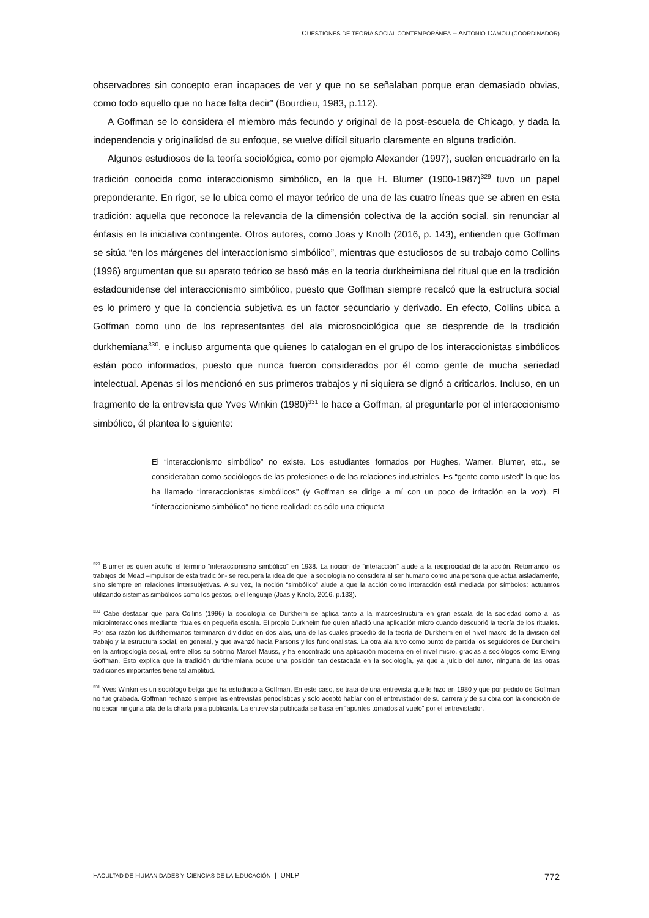CUESTIONES DE TEORÍA SOCIAL CONTEMPORÁNEA – ANTONIO CAMOU (COORDINADOR)
observadores sin concepto eran incapaces de ver y que no se señalaban porque eran demasiado obvias, como todo aquello que no hace falta decir” (Bourdieu, 1983, p.112).
A Goffman se lo considera el miembro más fecundo y original de la post-escuela de Chicago, y dada la independencia y originalidad de su enfoque, se vuelve difícil situarlo claramente en alguna tradición.
Algunos estudiosos de la teoría sociológica, como por ejemplo Alexander (1997), suelen encuadrarlo en la tradición conocida como interaccionismo simbólico, en la que H. Blumer (1900-1987)<sup>329</sup> tuvo un papel preponderante. En rigor, se lo ubica como el mayor teórico de una de las cuatro líneas que se abren en esta tradición: aquella que reconoce la relevancia de la dimensión colectiva de la acción social, sin renunciar al énfasis en la iniciativa contingente. Otros autores, como Joas y Knolb (2016, p. 143), entienden que Goffman se sitúa “en los márgenes del interaccionismo simbólico”, mientras que estudiosos de su trabajo como Collins (1996) argumentan que su aparato teórico se basó más en la teoría durkheimiana del ritual que en la tradición estadounidense del interaccionismo simbólico, puesto que Goffman siempre recalcó que la estructura social es lo primero y que la conciencia subjetiva es un factor secundario y derivado. En efecto, Collins ubica a Goffman como uno de los representantes del ala microsociológica que se desprende de la tradición durkhemiana<sup>330</sup>, e incluso argumenta que quienes lo catalogan en el grupo de los interaccionistas simbólicos están poco informados, puesto que nunca fueron considerados por él como gente de mucha seriedad intelectual. Apenas si los mencionó en sus primeros trabajos y ni siquiera se dignó a criticarlos. Incluso, en un fragmento de la entrevista que Yves Winkin (1980)<sup>331</sup> le hace a Goffman, al preguntarle por el interaccionismo simbólico, él plantea lo siguiente:
El “interaccionismo simbólico” no existe. Los estudiantes formados por Hughes, Warner, Blumer, etc., se consideraban como sociólogos de las profesiones o de las relaciones industriales. Es “gente como usted” la que los ha llamado “interaccionistas simbólicos” (y Goffman se dirige a mí con un poco de irritación en la voz). El “ínteraccionismo simbólico” no tiene realidad: es sólo una etiqueta
<sup>329</sup> Blumer es quien acuñó el término “interaccionismo simbólico” en 1938. La noción de “interacción” alude a la reciprocidad de la acción. Retomando los trabajos de Mead –impulsor de esta tradición- se recupera la idea de que la sociología no considera al ser humano como una persona que actúa aisladamente, sino siempre en relaciones intersubjetivas. A su vez, la noción “simbólico” alude a que la acción como interacción está mediada por símbolos: actuamos utilizando sistemas simbólicos como los gestos, o el lenguaje (Joas y Knolb, 2016, p.133).
<sup>330</sup> Cabe destacar que para Collins (1996) la sociología de Durkheim se aplica tanto a la macroestructura en gran escala de la sociedad como a las microinteracciones mediante rituales en pequeña escala. El propio Durkheim fue quien añadió una aplicación micro cuando descubrió la teoría de los rituales. Por esa razón los durkheimianos terminaron divididos en dos alas, una de las cuales procedió de la teoría de Durkheim en el nivel macro de la división del trabajo y la estructura social, en general, y que avanzó hacia Parsons y los funcionalistas. La otra ala tuvo como punto de partida los seguidores de Durkheim en la antropología social, entre ellos su sobrino Marcel Mauss, y ha encontrado una aplicación moderna en el nivel micro, gracias a sociólogos como Erving Goffman. Esto explica que la tradición durkheimiana ocupe una posición tan destacada en la sociología, ya que a juicio del autor, ninguna de las otras tradiciones importantes tiene tal amplitud.
<sup>331</sup> Yves Winkin es un sociólogo belga que ha estudiado a Goffman. En este caso, se trata de una entrevista que le hizo en 1980 y que por pedido de Goffman no fue grabada. Goffman rechazó siempre las entrevistas periodísticas y solo aceptó hablar con el entrevistador de su carrera y de su obra con la condición de no sacar ninguna cita de la charla para publicarla. La entrevista publicada se basa en “apuntes tomados al vuelo” por el entrevistador.
FACULTAD DE HUMANIDADES Y CIENCIAS DE LA EDUCACIÓN | UNLP 772